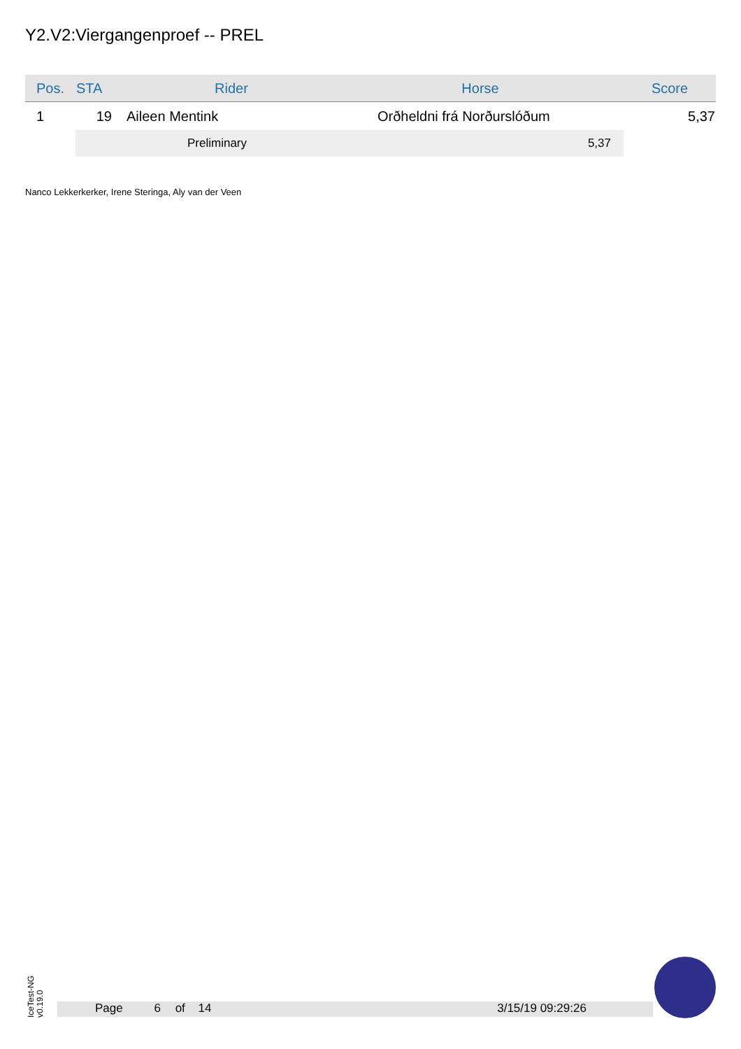Y2.V2:Viergangenproef -- PREL
| Pos. | STA | Rider | Horse | Score |
| --- | --- | --- | --- | --- |
| 1 | 19 | Aileen Mentink | Orðheldni frá Norðurslóðum | 5,37 |
| | | Preliminary | 5,37 | |
Nanco Lekkerkerker, Irene Steringa, Aly van der Veen
IceTest-NG
v0.19.0
Page 6 of 14 3/15/19 09:29:26